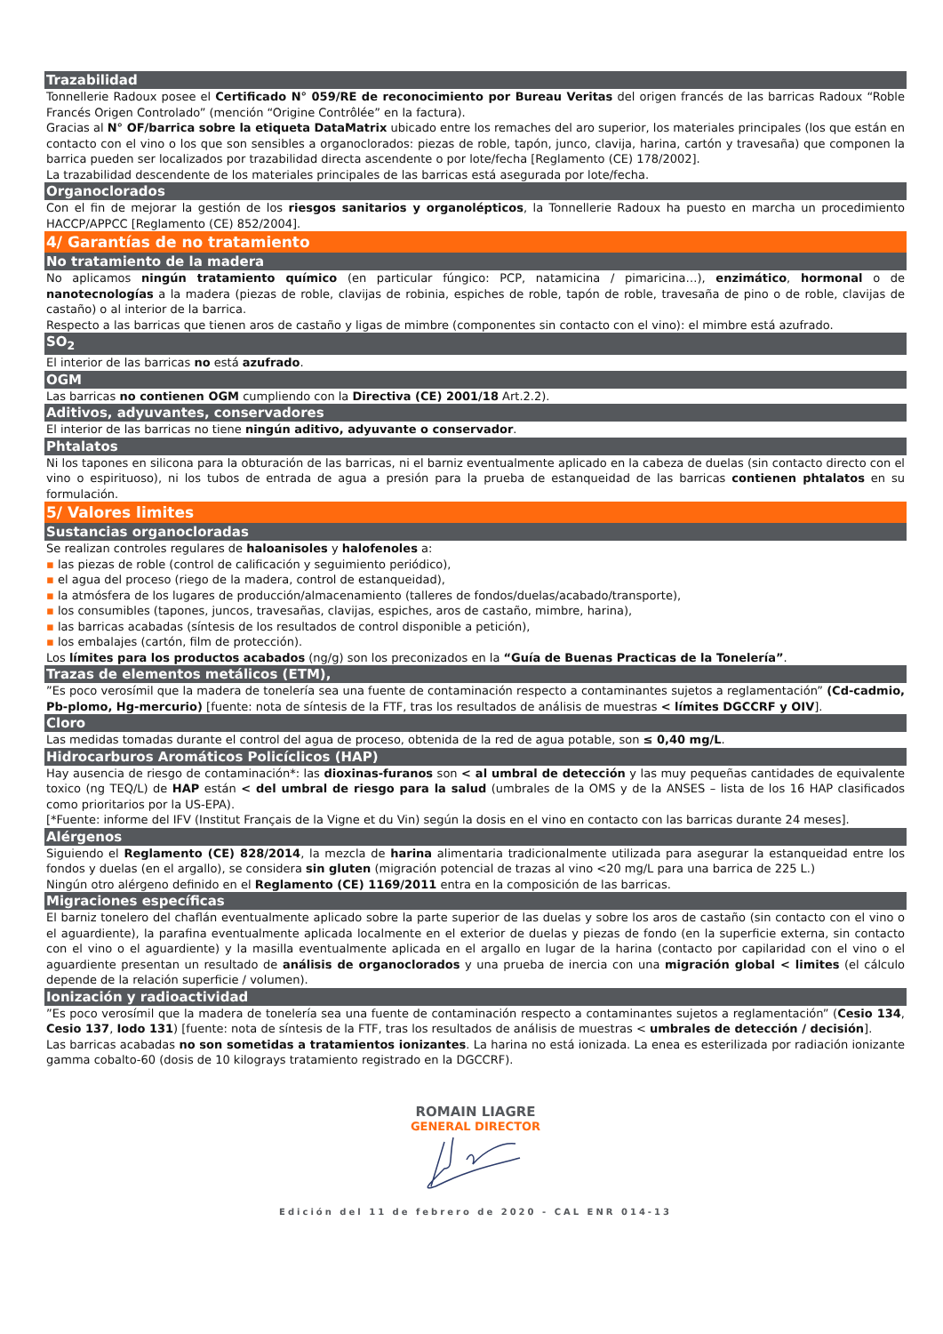Trazabilidad
Tonnellerie Radoux posee el Certificado N° 059/RE de reconocimiento por Bureau Veritas del origen francés de las barricas Radoux “Roble Francés Origen Controlado” (mención “Origine Contrôlée” en la factura).
Gracias al N° OF/barrica sobre la etiqueta DataMatrix ubicado entre los remaches del aro superior, los materiales principales (los que están en contacto con el vino o los que son sensibles a organoclorados: piezas de roble, tapón, junco, clavija, harina, cartón y travesaña) que componen la barrica pueden ser localizados por trazabilidad directa ascendente o por lote/fecha [Reglamento (CE) 178/2002].
La trazabilidad descendente de los materiales principales de las barricas está asegurada por lote/fecha.
Organoclorados
Con el fin de mejorar la gestión de los riesgos sanitarios y organolépticos, la Tonnellerie Radoux ha puesto en marcha un procedimiento HACCP/APPCC [Reglamento (CE) 852/2004].
4/ Garantías de no tratamiento
No tratamiento de la madera
No aplicamos ningún tratamiento químico (en particular fúngico: PCP, natamicina / pimaricina…), enzimático, hormonal o de nanotecnologías a la madera (piezas de roble, clavijas de robinia, espiches de roble, tapón de roble, travesaña de pino o de roble, clavijas de castaño) o al interior de la barrica.
Respecto a las barricas que tienen aros de castaño y ligas de mimbre (componentes sin contacto con el vino): el mimbre está azufrado.
SO<sub>2</sub>
El interior de las barricas no está azufrado.
OGM
Las barricas no contienen OGM cumpliendo con la Directiva (CE) 2001/18 Art.2.2).
Aditivos, adyuvantes, conservadores
El interior de las barricas no tiene ningún aditivo, adyuvante o conservador.
Phtalatos
Ni los tapones en silicona para la obturación de las barricas, ni el barniz eventualmente aplicado en la cabeza de duelas (sin contacto directo con el vino o espirituoso), ni los tubos de entrada de agua a presión para la prueba de estanqueidad de las barricas contienen phtalatos en su formulación.
5/ Valores limites
Sustancias organocloradas
Se realizan controles regulares de haloanisoles y halofenoles a:
▪ las piezas de roble (control de calificación y seguimiento periódico),
▪ el agua del proceso (riego de la madera, control de estanqueidad),
▪ la atmósfera de los lugares de producción/almacenamiento (talleres de fondos/duelas/acabado/transporte),
▪ los consumibles (tapones, juncos, travesañas, clavijas, espiches, aros de castaño, mimbre, harina),
▪ las barricas acabadas (síntesis de los resultados de control disponible a petición),
▪ los embalajes (cartón, film de protección).
Los límites para los productos acabados (ng/g) son los preconizados en la “Guía de Buenas Practicas de la Tonelería”.
Trazas de elementos metálicos (ETM),
”Es poco verosímil que la madera de tonelería sea una fuente de contaminación respecto a contaminantes sujetos a reglamentación” (Cd-cadmio, Pb-plomo, Hg-mercurio) [fuente: nota de síntesis de la FTF, tras los resultados de análisis de muestras < límites DGCCRF y OIV].
Cloro
Las medidas tomadas durante el control del agua de proceso, obtenida de la red de agua potable, son ≤ 0,40 mg/L.
Hidrocarburos Aromáticos Policíclicos (HAP)
Hay ausencia de riesgo de contaminación*: las dioxinas-furanos son < al umbral de detección y las muy pequeñas cantidades de equivalente toxico (ng TEQ/L) de HAP están < del umbral de riesgo para la salud (umbrales de la OMS y de la ANSES – lista de los 16 HAP clasificados como prioritarios por la US-EPA).
[*Fuente: informe del IFV (Institut Français de la Vigne et du Vin) según la dosis en el vino en contacto con las barricas durante 24 meses].
Alérgenos
Siguiendo el Reglamento (CE) 828/2014, la mezcla de harina alimentaria tradicionalmente utilizada para asegurar la estanqueidad entre los fondos y duelas (en el argallo), se considera sin gluten (migración potencial de trazas al vino <20 mg/L para una barrica de 225 L.)
Ningún otro alérgeno definido en el Reglamento (CE) 1169/2011 entra en la composición de las barricas.
Migraciones específicas
El barniz tonelero del chaflán eventualmente aplicado sobre la parte superior de las duelas y sobre los aros de castaño (sin contacto con el vino o el aguardiente), la parafina eventualmente aplicada localmente en el exterior de duelas y piezas de fondo (en la superficie externa, sin contacto con el vino o el aguardiente) y la masilla eventualmente aplicada en el argallo en lugar de la harina (contacto por capilaridad con el vino o el aguardiente presentan un resultado de análisis de organoclorados y una prueba de inercia con una migración global < limites (el cálculo depende de la relación superficie / volumen).
Ionización y radioactividad
”Es poco verosímil que la madera de tonelería sea una fuente de contaminación respecto a contaminantes sujetos a reglamentación” (Cesio 134, Cesio 137, Iodo 131) [fuente: nota de síntesis de la FTF, tras los resultados de análisis de muestras < umbrales de detección / decisión].
Las barricas acabadas no son sometidas a tratamientos ionizantes. La harina no está ionizada. La enea es esterilizada por radiación ionizante gamma cobalto-60 (dosis de 10 kilograys tratamiento registrado en la DGCCRF).
ROMAIN LIAGRE
GENERAL DIRECTOR
Edición del 11 de febrero de 2020 - CAL ENR 014-13